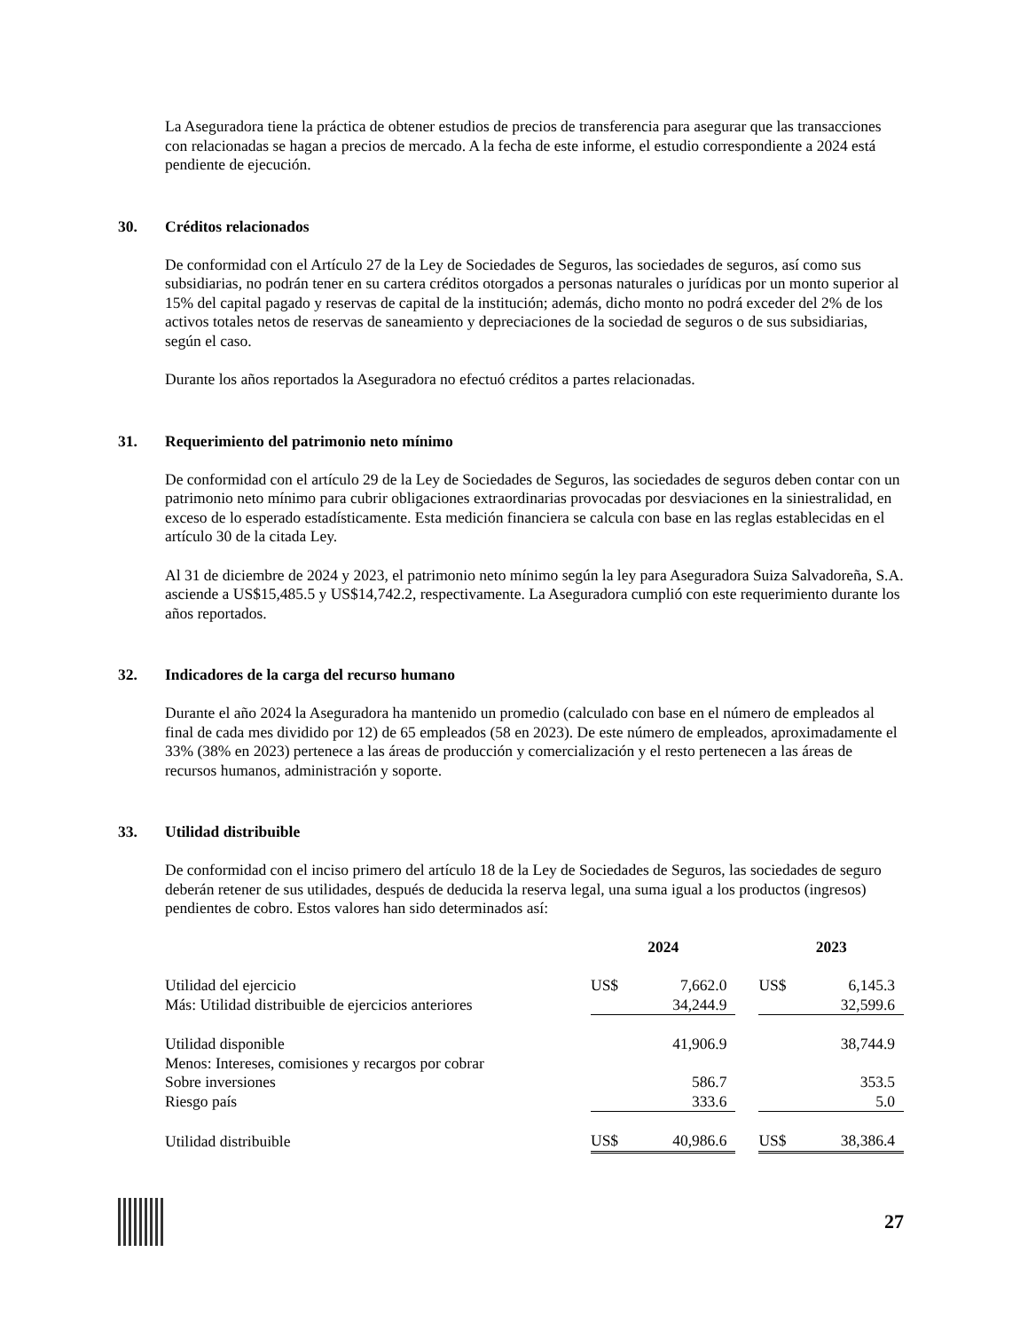La Aseguradora tiene la práctica de obtener estudios de precios de transferencia para asegurar que las transacciones con relacionadas se hagan a precios de mercado. A la fecha de este informe, el estudio correspondiente a 2024 está pendiente de ejecución.
30. Créditos relacionados
De conformidad con el Artículo 27 de la Ley de Sociedades de Seguros, las sociedades de seguros, así como sus subsidiarias, no podrán tener en su cartera créditos otorgados a personas naturales o jurídicas por un monto superior al 15% del capital pagado y reservas de capital de la institución; además, dicho monto no podrá exceder del 2% de los activos totales netos de reservas de saneamiento y depreciaciones de la sociedad de seguros o de sus subsidiarias, según el caso.
Durante los años reportados la Aseguradora no efectuó créditos a partes relacionadas.
31. Requerimiento del patrimonio neto mínimo
De conformidad con el artículo 29 de la Ley de Sociedades de Seguros, las sociedades de seguros deben contar con un patrimonio neto mínimo para cubrir obligaciones extraordinarias provocadas por desviaciones en la siniestralidad, en exceso de lo esperado estadísticamente. Esta medición financiera se calcula con base en las reglas establecidas en el artículo 30 de la citada Ley.
Al 31 de diciembre de 2024 y 2023, el patrimonio neto mínimo según la ley para Aseguradora Suiza Salvadoreña, S.A. asciende a US$15,485.5 y US$14,742.2, respectivamente. La Aseguradora cumplió con este requerimiento durante los años reportados.
32. Indicadores de la carga del recurso humano
Durante el año 2024 la Aseguradora ha mantenido un promedio (calculado con base en el número de empleados al final de cada mes dividido por 12) de 65 empleados (58 en 2023). De este número de empleados, aproximadamente el 33% (38% en 2023) pertenece a las áreas de producción y comercialización y el resto pertenecen a las áreas de recursos humanos, administración y soporte.
33. Utilidad distribuible
De conformidad con el inciso primero del artículo 18 de la Ley de Sociedades de Seguros, las sociedades de seguro deberán retener de sus utilidades, después de deducida la reserva legal, una suma igual a los productos (ingresos) pendientes de cobro. Estos valores han sido determinados así:
| | 2024 | | | 2023 | |
| --- | --- | --- | --- | --- | --- |
| Utilidad del ejercicio | US$ | 7,662.0 | | US$ | 6,145.3 |
| Más: Utilidad distribuible de ejercicios anteriores | | 34,244.9 | | | 32,599.6 |
| Utilidad disponible | | 41,906.9 | | | 38,744.9 |
| Menos: Intereses, comisiones y recargos por cobrar | | | | | |
| Sobre inversiones | | 586.7 | | | 353.5 |
| Riesgo país | | 333.6 | | | 5.0 |
| Utilidad distribuible | US$ | 40,986.6 | | US$ | 38,386.4 |
27